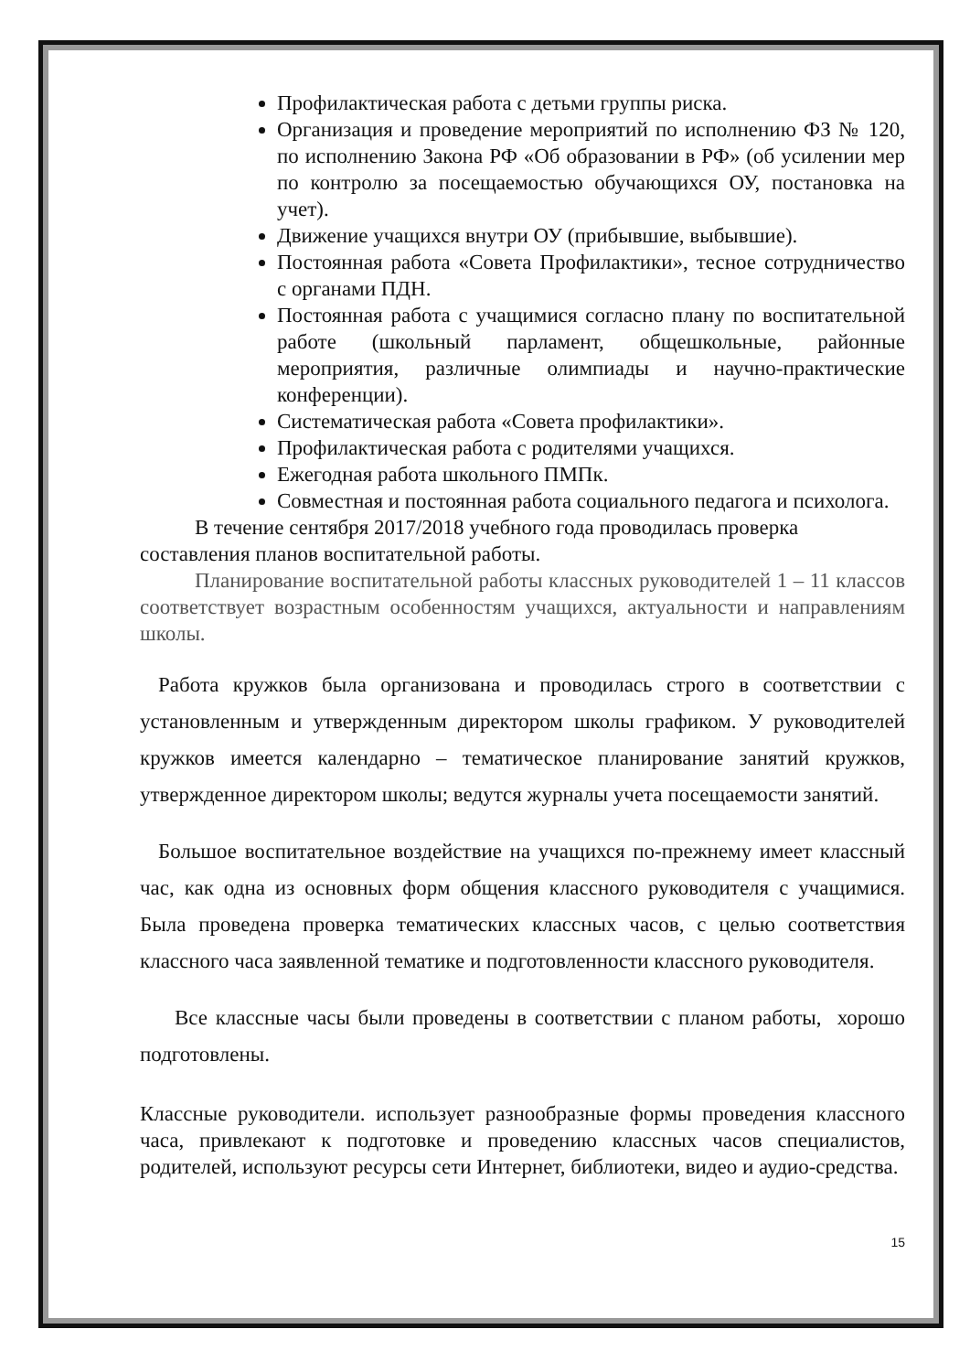Профилактическая работа с детьми группы риска.
Организация и проведение мероприятий по исполнению ФЗ № 120, по исполнению Закона РФ «Об образовании в РФ» (об усилении мер по контролю за посещаемостью обучающихся ОУ, постановка на учет).
Движение учащихся внутри ОУ (прибывшие, выбывшие).
Постоянная работа «Совета Профилактики», тесное сотрудничество с органами ПДН.
Постоянная работа с учащимися согласно плану по воспитательной работе (школьный парламент, общешкольные, районные мероприятия, различные олимпиады и научно-практические конференции).
Систематическая работа «Совета профилактики».
Профилактическая работа с родителями учащихся.
Ежегодная работа школьного ПМПк.
Совместная и постоянная работа социального педагога и психолога.
В течение сентября 2017/2018 учебного года проводилась проверка составления планов воспитательной работы.
Планирование воспитательной работы классных руководителей 1 – 11 классов соответствует возрастным особенностям учащихся, актуальности и направлениям школы.
Работа кружков была организована и проводилась строго в соответствии с установленным и утвержденным директором школы графиком. У руководителей кружков имеется календарно – тематическое планирование занятий кружков, утвержденное директором школы; ведутся журналы учета посещаемости занятий.
Большое воспитательное воздействие на учащихся по-прежнему имеет классный час, как одна из основных форм общения классного руководителя с учащимися. Была проведена проверка тематических классных часов, с целью соответствия классного часа заявленной тематике и подготовленности классного руководителя.
Все классные часы были проведены в соответствии с планом работы, хорошо подготовлены.
Классные руководители. использует разнообразные формы проведения классного часа, привлекают к подготовке и проведению классных часов специалистов, родителей, используют ресурсы сети Интернет, библиотеки, видео и аудио-средства.
15